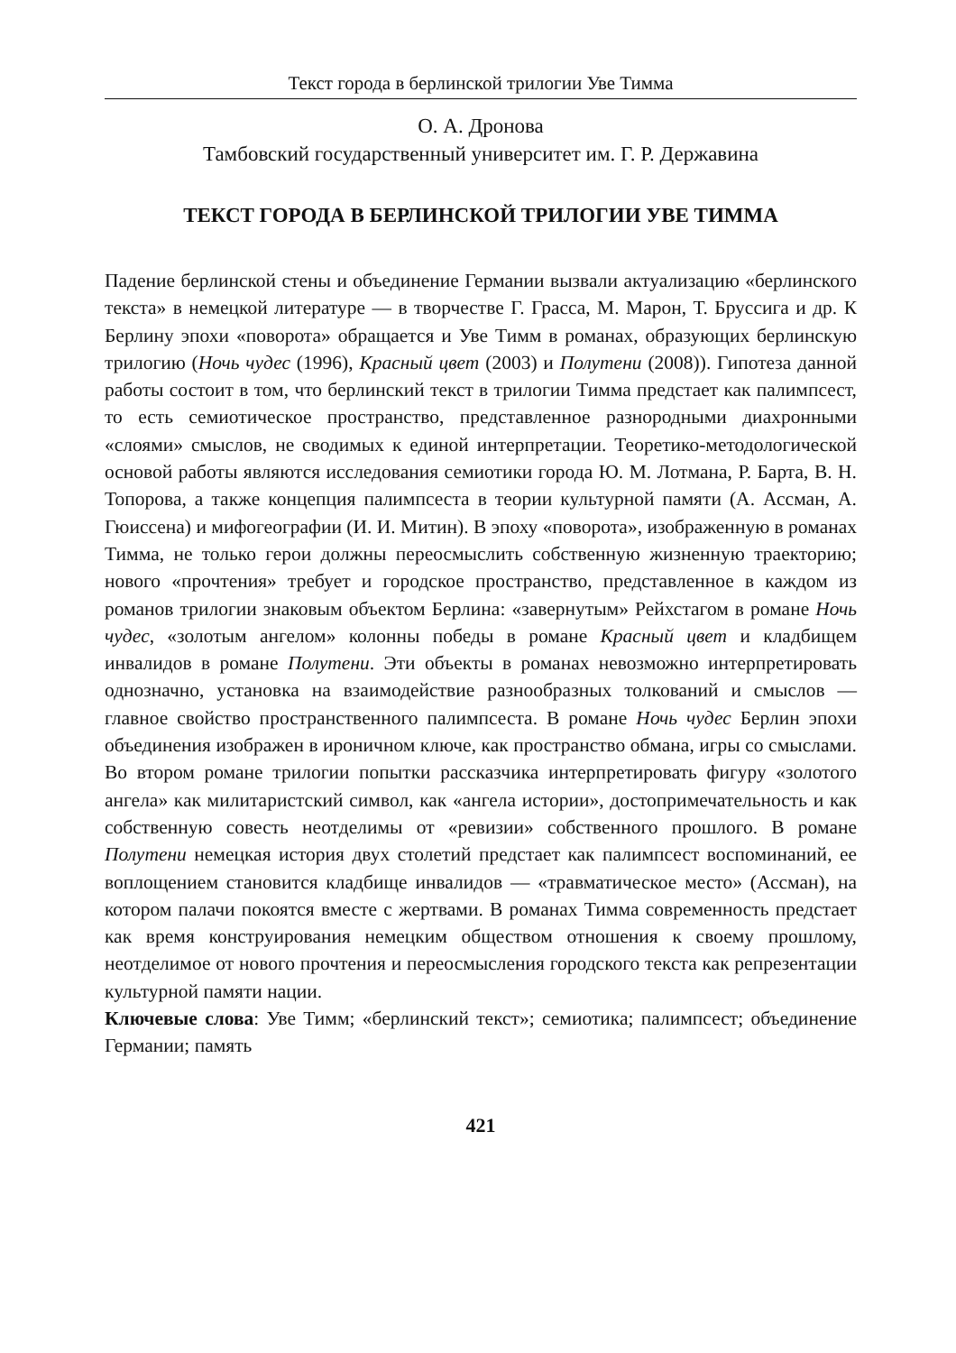Текст города в берлинской трилогии Уве Тимма
О. А. Дронова
Тамбовский государственный университет им. Г. Р. Державина
ТЕКСТ ГОРОДА В БЕРЛИНСКОЙ ТРИЛОГИИ УВЕ ТИММА
Падение берлинской стены и объединение Германии вызвали актуализацию «берлинского текста» в немецкой литературе — в творчестве Г. Грасса, М. Марон, Т. Бруссига и др. К Берлину эпохи «поворота» обращается и Уве Тимм в романах, образующих берлинскую трилогию (Ночь чудес (1996), Красный цвет (2003) и Полутени (2008)). Гипотеза данной работы состоит в том, что берлинский текст в трилогии Тимма предстает как палимпсест, то есть семиотическое пространство, представленное разнородными диахронными «слоями» смыслов, не сводимых к единой интерпретации. Теоретико-методологической основой работы являются исследования семиотики города Ю. М. Лотмана, Р. Барта, В. Н. Топорова, а также концепция палимпсеста в теории культурной памяти (А. Ассман, А. Гюиссена) и мифогеографии (И. И. Митин). В эпоху «поворота», изображенную в романах Тимма, не только герои должны переосмыслить собственную жизненную траекторию; нового «прочтения» требует и городское пространство, представленное в каждом из романов трилогии знаковым объектом Берлина: «завернутым» Рейхстагом в романе Ночь чудес, «золотым ангелом» колонны победы в романе Красный цвет и кладбищем инвалидов в романе Полутени. Эти объекты в романах невозможно интерпретировать однозначно, установка на взаимодействие разнообразных толкований и смыслов — главное свойство пространственного палимпсеста. В романе Ночь чудес Берлин эпохи объединения изображен в ироничном ключе, как пространство обмана, игры со смыслами. Во втором романе трилогии попытки рассказчика интерпретировать фигуру «золотого ангела» как милитаристский символ, как «ангела истории», достопримечательность и как собственную совесть неотделимы от «ревизии» собственного прошлого. В романе Полутени немецкая история двух столетий предстает как палимпсест воспоминаний, ее воплощением становится кладбище инвалидов — «травматическое место» (Ассман), на котором палачи покоятся вместе с жертвами. В романах Тимма современность предстает как время конструирования немецким обществом отношения к своему прошлому, неотделимое от нового прочтения и переосмысления городского текста как репрезентации культурной памяти нации.
Ключевые слова: Уве Тимм; «берлинский текст»; семиотика; палимпсест; объединение Германии; память
421